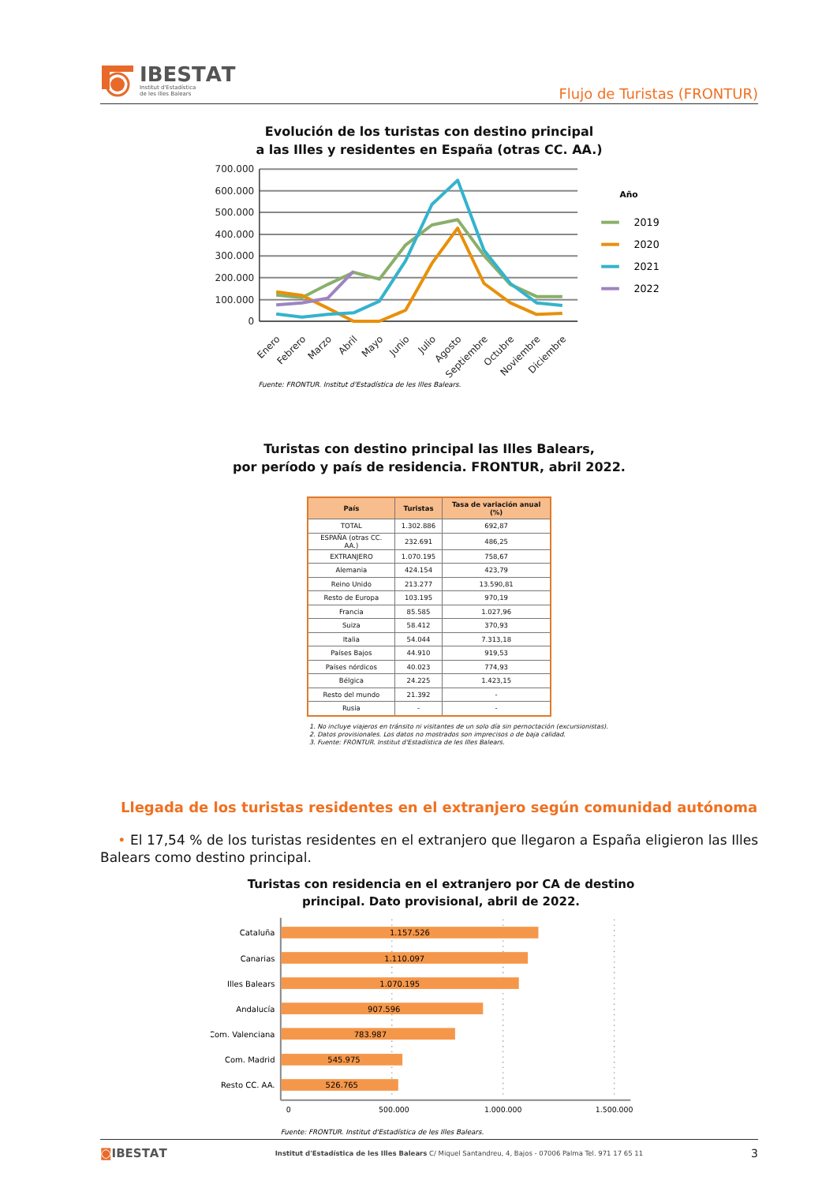IBESTΑT
Institut d'Estadística
de les Illes Balears
Flujo de Turistas (FRONTUR)
Evolución de los turistas con destino principal
a las Illes y residentes en España (otras CC. AA.)
700.000
600.000
500.000
400.000
300.000
200.000
100.000
0
Enero
Febrero
Marzo
Abril
Mayo
Junio
Julio
Agosto
Septiembre
Octubre
Noviembre
Diciembre
Año
2019
2020
2021
2022
Fuente: FRONTUR. Institut d'Estadística de les Illes Balears.
Turistas con destino principal las Illes Balears,
por período y país de residencia. FRONTUR, abril 2022.
| País | Turistas | Tasa de variación anual (%) |
| --- | --- | --- |
| TOTAL | 1.302.886 | 692,87 |
| ESPAÑA (otras CC. AA.) | 232.691 | 486,25 |
| EXTRANJERO | 1.070.195 | 758,67 |
| Alemania | 424.154 | 423,79 |
| Reino Unido | 213.277 | 13.590,81 |
| Resto de Europa | 103.195 | 970,19 |
| Francia | 85.585 | 1.027,96 |
| Suiza | 58.412 | 370,93 |
| Italia | 54.044 | 7.313,18 |
| Países Bajos | 44.910 | 919,53 |
| Países nórdicos | 40.023 | 774,93 |
| Bélgica | 24.225 | 1.423,15 |
| Resto del mundo | 21.392 | - |
| Rusia | - | - |
1. No incluye viajeros en tránsito ni visitantes de un solo día sin pernoctación (excursionistas).
2. Datos provisionales. Los datos no mostrados son imprecisos o de baja calidad.
3. Fuente: FRONTUR. Institut d'Estadística de les Illes Balears.
Llegada de los turistas residentes en el extranjero según comunidad autónoma
• El 17,54 % de los turistas residentes en el extranjero que llegaron a España eligieron las Illes Balears como destino principal.
Turistas con residencia en el extranjero por CA de destino
principal. Dato provisional, abril de 2022.
1.157.526
1.110.097
1.070.195
907.596
783.987
545.975
526.765
Cataluña
Canarias
Illes Balears
Andalucía
Com. Valenciana
Com. Madrid
Resto CC. AA.
0
500.000
1.000.000
1.500.000
Fuente: FRONTUR. Institut d'Estadística de les Illes Balears.
◙IBESTΑT Institut d'Estadística de les Illes Balears C/ Miquel Santandreu, 4, Bajos - 07006 Palma Tel. 971 17 65 11 3